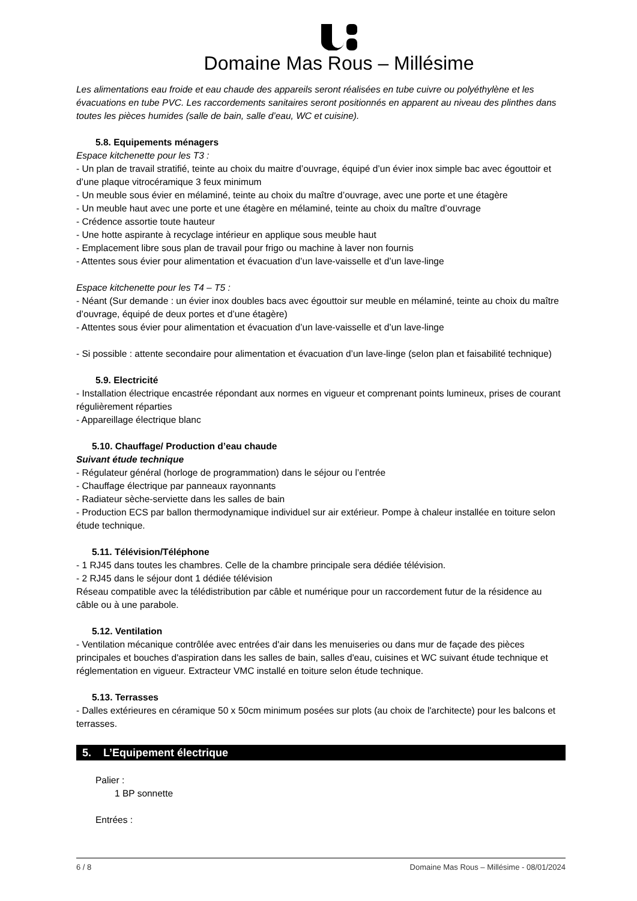Domaine Mas Rous – Millésime
Les alimentations eau froide et eau chaude des appareils seront réalisées en tube cuivre ou polyéthylène et les évacuations en tube PVC. Les raccordements sanitaires seront positionnés en apparent au niveau des plinthes dans toutes les pièces humides (salle de bain, salle d’eau, WC et cuisine).
5.8. Equipements ménagers
Espace kitchenette pour les T3 :
- Un plan de travail stratifié, teinte au choix du maitre d’ouvrage, équipé d’un évier inox simple bac avec égouttoir et d’une plaque vitrocéramique 3 feux minimum
- Un meuble sous évier en mélaminé, teinte au choix du maître d’ouvrage, avec une porte et une étagère
- Un meuble haut avec une porte et une étagère en mélaminé, teinte au choix du maître d’ouvrage
- Crédence assortie toute hauteur
- Une hotte aspirante à recyclage intérieur en applique sous meuble haut
- Emplacement libre sous plan de travail pour frigo ou machine à laver non fournis
- Attentes sous évier pour alimentation et évacuation d’un lave-vaisselle et d’un lave-linge
Espace kitchenette pour les T4 – T5 :
- Néant (Sur demande : un évier inox doubles bacs avec égouttoir sur meuble en mélaminé, teinte au choix du maître d’ouvrage, équipé de deux portes et d’une étagère)
- Attentes sous évier pour alimentation et évacuation d’un lave-vaisselle et d’un lave-linge
- Si possible : attente secondaire pour alimentation et évacuation d’un lave-linge (selon plan et faisabilité technique)
5.9. Electricité
- Installation électrique encastrée répondant aux normes en vigueur et comprenant points lumineux, prises de courant régulièrement réparties
- Appareillage électrique blanc
5.10. Chauffage/ Production d’eau chaude
Suivant étude technique
- Régulateur général (horloge de programmation) dans le séjour ou l’entrée
- Chauffage électrique par panneaux rayonnants
- Radiateur sèche-serviette dans les salles de bain
- Production ECS par ballon thermodynamique individuel sur air extérieur. Pompe à chaleur installée en toiture selon étude technique.
5.11. Télévision/Téléphone
- 1 RJ45 dans toutes les chambres. Celle de la chambre principale sera dédiée télévision.
- 2 RJ45 dans le séjour dont 1 dédiée télévision
Réseau compatible avec la télédistribution par câble et numérique pour un raccordement futur de la résidence au câble ou à une parabole.
5.12. Ventilation
- Ventilation mécanique contrôlée avec entrées d'air dans les menuiseries ou dans mur de façade des pièces principales et bouches d'aspiration dans les salles de bain, salles d'eau, cuisines et WC suivant étude technique et réglementation en vigueur. Extracteur VMC installé en toiture selon étude technique.
5.13. Terrasses
- Dalles extérieures en céramique 50 x 50cm minimum posées sur plots (au choix de l'architecte) pour les balcons et terrasses.
5. L’Equipement électrique
Palier :
1 BP sonnette
Entrées :
6 / 8 Domaine Mas Rous – Millésime - 08/01/2024